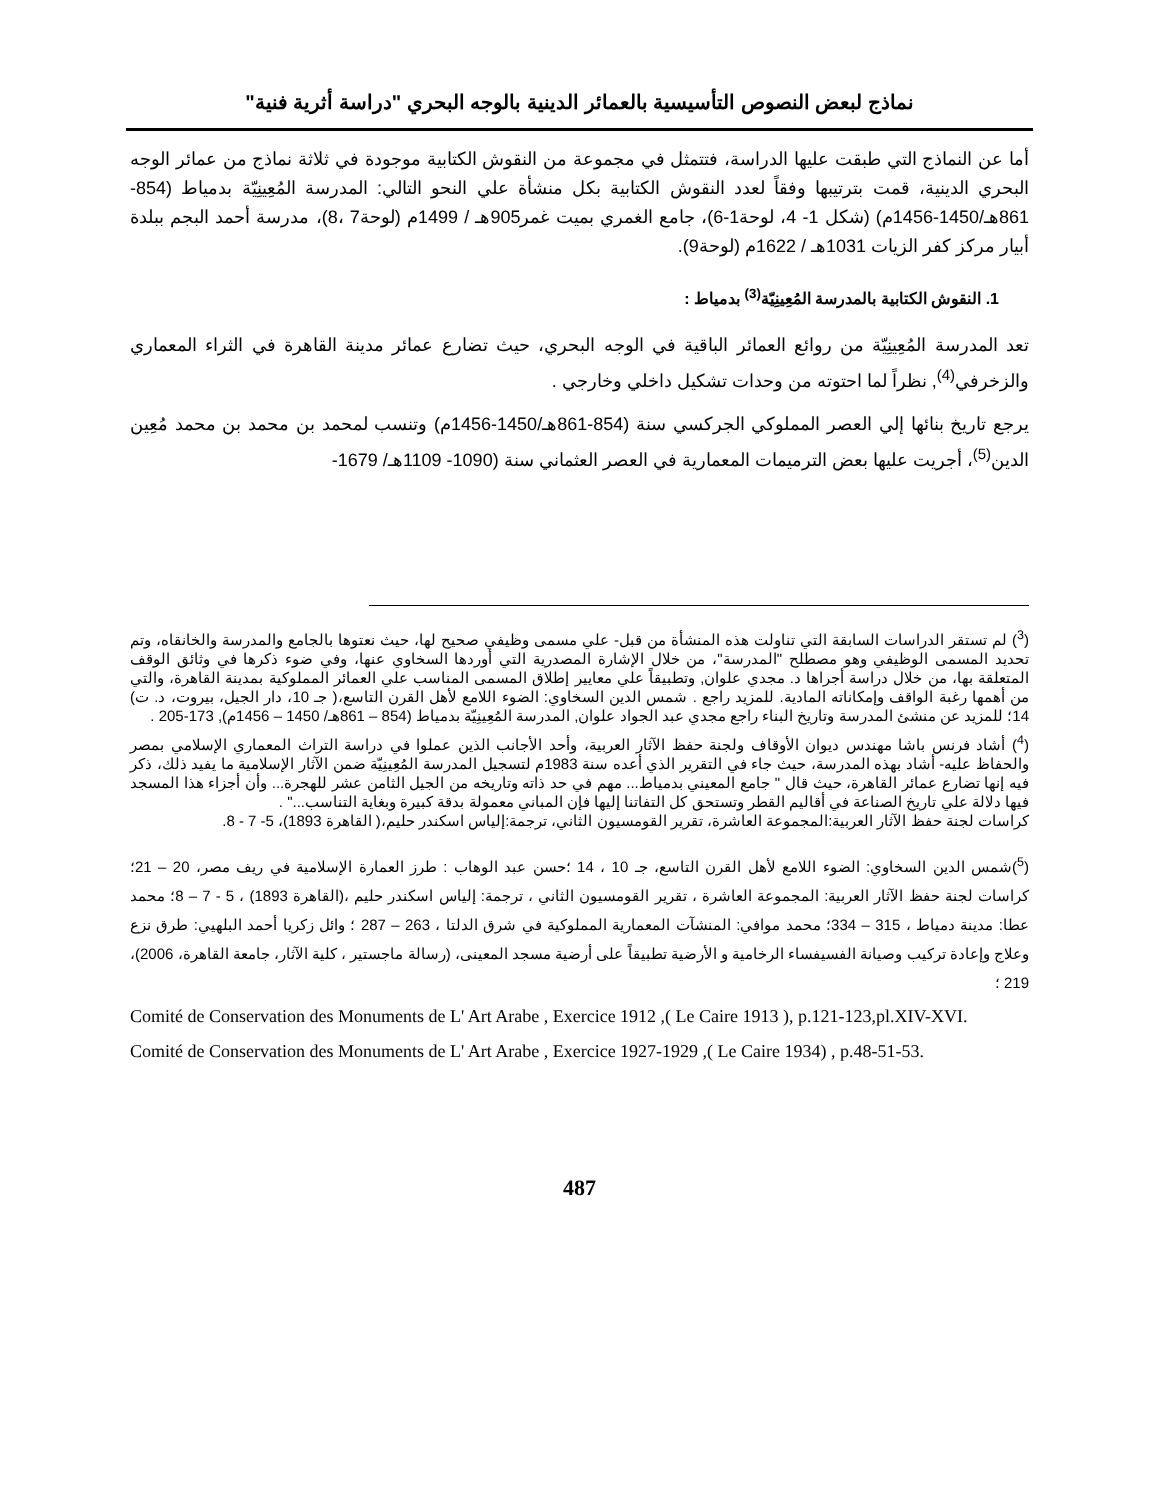نماذج لبعض النصوص التأسيسية بالعمائر الدينية بالوجه البحري "دراسة أثرية فنية"
أما عن النماذج التي طبقت عليها الدراسة، فتتمثل في مجموعة من النقوش الكتابية موجودة في ثلاثة نماذج من عمائر الوجه البحري الدينية، قمت بترتيبها وفقاً لعدد النقوش الكتابية بكل منشأة علي النحو التالي: المدرسة المُعِينِيّة بدمياط (854-861هـ/1450-1456م) (شكل 1- 4، لوحة1-6)، جامع الغمري بميت غمر905هـ / 1499م (لوحة7 ،8)، مدرسة أحمد البجم ببلدة أبيار مركز كفر الزيات 1031هـ / 1622م (لوحة9).
1. النقوش الكتابية بالمدرسة المُعِينِيّة<sup>(3)</sup> بدمياط :
تعد المدرسة المُعِينِيّة من روائع العمائر الباقية في الوجه البحري، حيث تضارع عمائر مدينة القاهرة في الثراء المعماري والزخرفي<sup>(4)</sup>, نظراً لما احتوته من وحدات تشكيل داخلي وخارجي .
يرجع تاريخ بنائها إلي العصر المملوكي الجركسي سنة (854-861هـ/1450-1456م) وتنسب لمحمد بن محمد بن محمد مُعِين الدين<sup>(5)</sup>، أجريت عليها بعض الترميمات المعمارية في العصر العثماني سنة (1090- 1109هـ/ 1679-
(<sup>3</sup>) لم تستقر الدراسات السابقة التي تناولت هذه المنشأة من قبل- علي مسمى وظيفي صحيح لها، حيث نعتوها بالجامع والمدرسة والخانقاه، وتم تحديد المسمى الوظيفي وهو مصطلح "المدرسة"، من خلال الإشارة المصدرية التي أوردها السخاوي عنها، وفي ضوء ذكرها في وثائق الوقف المتعلقة بها، من خلال دراسة أجراها د. مجدي علوان, وتطبيقاً علي معايير إطلاق المسمى المناسب علي العمائر المملوكية بمدينة القاهرة، والتي من أهمها رغبة الواقف وإمكاناته المادية. للمزيد راجع . شمس الدين السخاوي: الضوء اللامع لأهل القرن التاسع،( جـ 10، دار الجيل، بيروت، د. ت) 14؛ للمزيد عن منشئ المدرسة وتاريخ البناء راجع مجدي عبد الجواد علوان, المدرسة المُعِينِيّة بدمياط (854 – 861هـ/ 1450 – 1456م), 173-205 .
(<sup>4</sup>) أشاد فرنس باشا مهندس ديوان الأوقاف ولجنة حفظ الآثار العربية، وأحد الأجانب الذين عملوا في دراسة التراث المعماري الإسلامي بمصر والحفاظ عليه- أشاد بهذه المدرسة، حيث جاء في التقرير الذي أعده سنة 1983م لتسجيل المدرسة المُعِينِيّة ضمن الآثار الإسلامية ما يفيد ذلك، ذكر فيه إنها تضارع عمائر القاهرة، حيث قال " جامع المعيني بدمياط... مهم في حد ذاته وتاريخه من الجيل الثامن عشر للهجرة... وأن أجزاء هذا المسجد فيها دلالة علي تاريخ الصناعة في أقاليم القطر وتستحق كل التفاتنا إليها فإن المباني معمولة بدقة كبيرة وبغاية التناسب..." .
كراسات لجنة حفظ الآثار العربية:المجموعة العاشرة، تقرير القومسيون الثاني، ترجمة:إلياس اسكندر حليم،( القاهرة 1893)، 5- 7 - 8.
(<sup>5</sup>)شمس الدين السخاوي: الضوء اللامع لأهل القرن التاسع، جـ 10 ، 14 ؛حسن عبد الوهاب : طرز العمارة الإسلامية في ريف مصر، 20 – 21؛ كراسات لجنة حفظ الآثار العربية: المجموعة العاشرة ، تقرير القومسيون الثاني ، ترجمة: إلياس اسكندر حليم ،(القاهرة 1893) ، 5 - 7 – 8؛ محمد عطا: مدينة دمياط ، 315 – 334؛ محمد موافي: المنشآت المعمارية المملوكية في شرق الدلتا ، 263 – 287 ؛ وائل زكريا أحمد البلهيي: طرق نزع وعلاج وإعادة تركيب وصيانة الفسيفساء الرخامية و الأرضية تطبيقاً على أرضية مسجد المعينى، (رسالة ماجستير ، كلية الآثار، جامعة القاهرة، 2006)، 219 ؛
Comité de Conservation des Monuments de L' Art Arabe , Exercice 1912 ,( Le Caire 1913 ), p.121-123,pl.XIV-XVI.
Comité de Conservation des Monuments de L' Art Arabe , Exercice 1927-1929 ,( Le Caire 1934) , p.48-51-53.
487